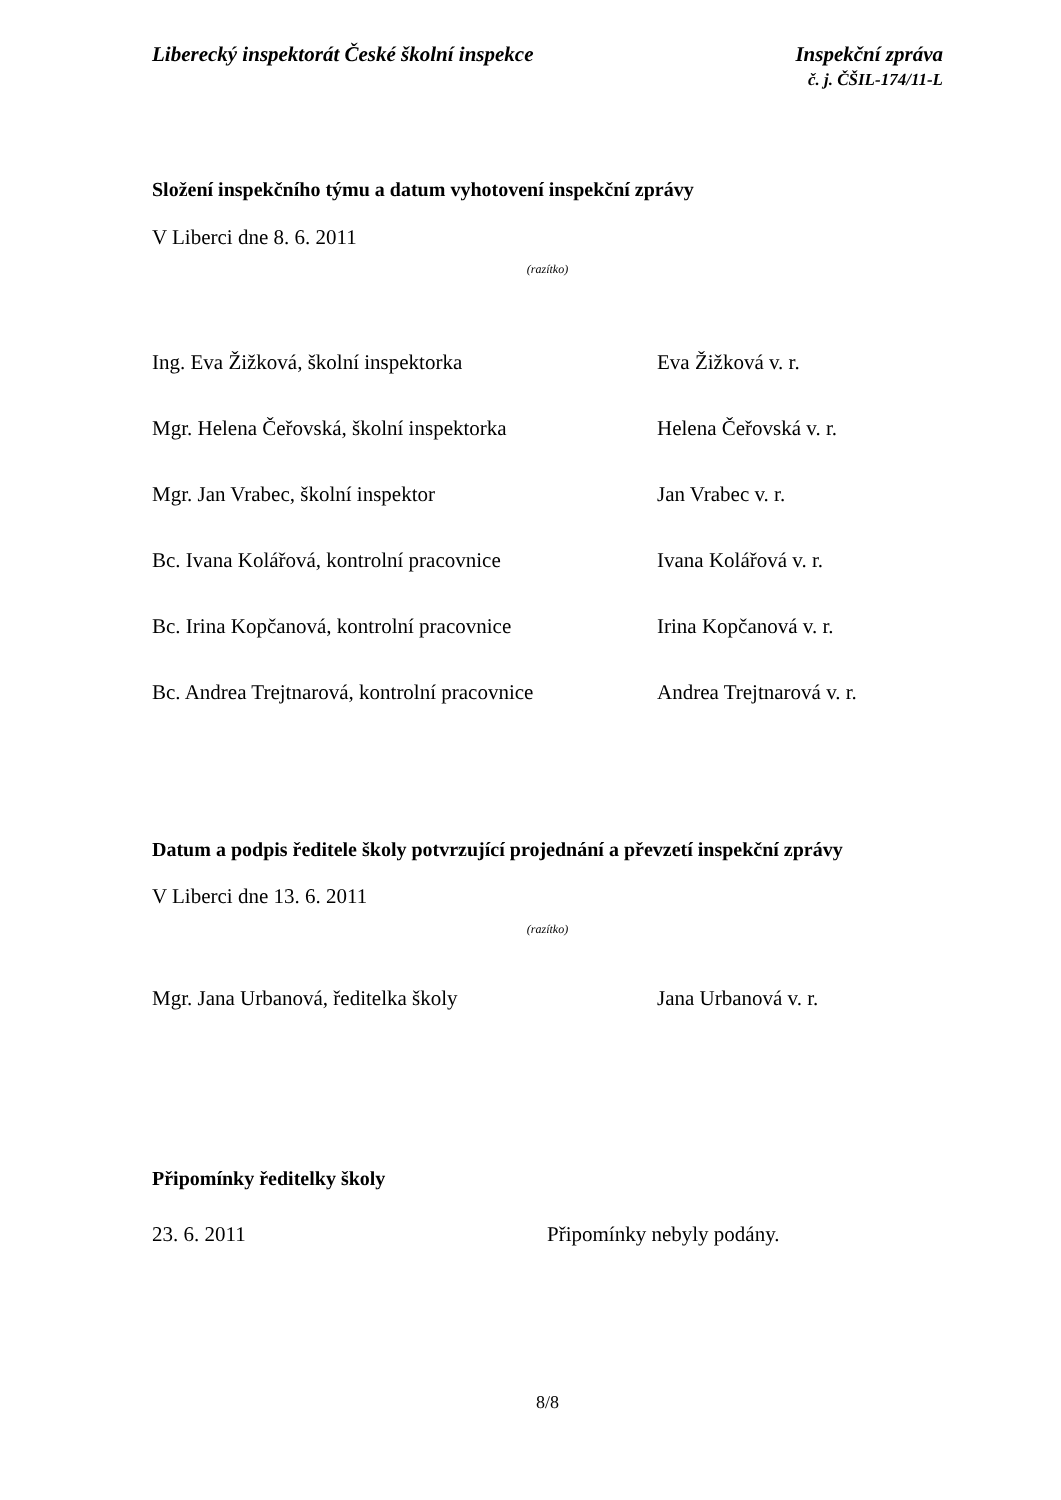Liberecký inspektorát České školní inspekce
Inspekční zpráva
č. j. ČŠIL-174/11-L
Složení inspekčního týmu a datum vyhotovení inspekční zprávy
V Liberci dne 8. 6. 2011
(razítko)
Ing. Eva Žižková, školní inspektorka Eva Žižková v. r.
Mgr. Helena Čeřovská, školní inspektorka Helena Čeřovská v. r.
Mgr. Jan Vrabec, školní inspektor Jan Vrabec v. r.
Bc. Ivana Kolářová, kontrolní pracovnice Ivana Kolářová v. r.
Bc. Irina Kopčanová, kontrolní pracovnice
Irina Kopčanová v. r.
Bc. Andrea Trejtnarová, kontrolní pracovnice
Andrea Trejtnarová v. r.
Datum a podpis ředitele školy potvrzující projednání a převzetí inspekční zprávy
V Liberci dne 13. 6. 2011
(razítko)
Mgr. Jana Urbanová, ředitelka školy Jana Urbanová v. r.
Připomínky ředitelky školy
23. 6. 2011 Připomínky nebyly podány.
8/8